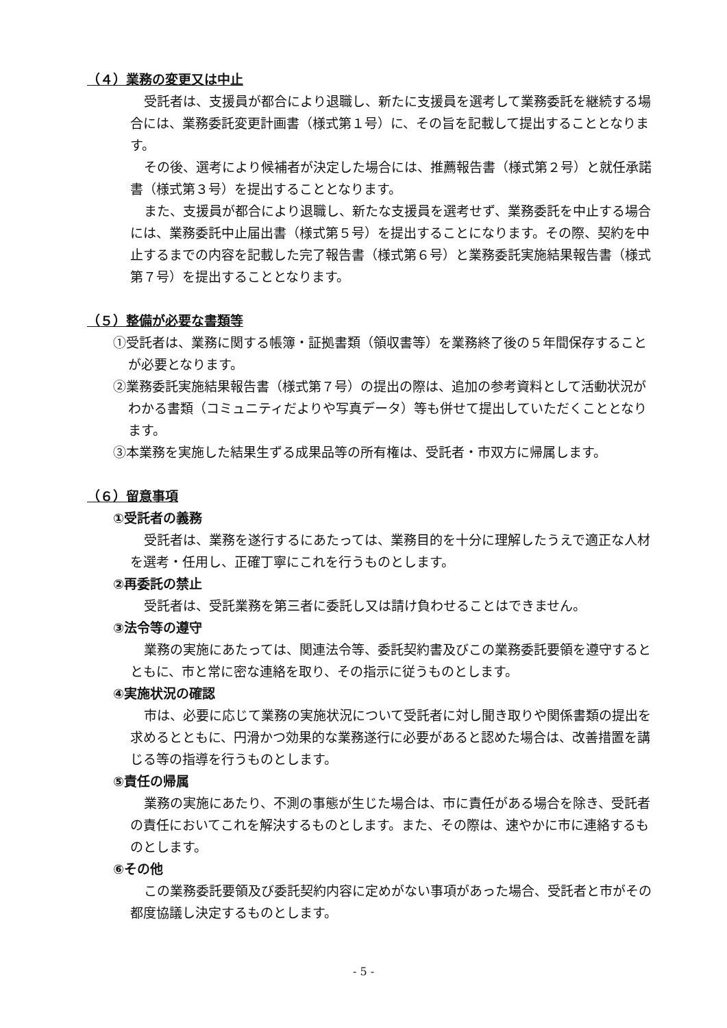（４）業務の変更又は中止
受託者は、支援員が都合により退職し、新たに支援員を選考して業務委託を継続する場合には、業務委託変更計画書（様式第１号）に、その旨を記載して提出することとなります。
その後、選考により候補者が決定した場合には、推薦報告書（様式第２号）と就任承諾書（様式第３号）を提出することとなります。
また、支援員が都合により退職し、新たな支援員を選考せず、業務委託を中止する場合には、業務委託中止届出書（様式第５号）を提出することになります。その際、契約を中止するまでの内容を記載した完了報告書（様式第６号）と業務委託実施結果報告書（様式第７号）を提出することとなります。
（５）整備が必要な書類等
①受託者は、業務に関する帳簿・証拠書類（領収書等）を業務終了後の５年間保存することが必要となります。
②業務委託実施結果報告書（様式第７号）の提出の際は、追加の参考資料として活動状況がわかる書類（コミュニティだよりや写真データ）等も併せて提出していただくこととなります。
③本業務を実施した結果生ずる成果品等の所有権は、受託者・市双方に帰属します。
（６）留意事項
①受託者の義務
受託者は、業務を遂行するにあたっては、業務目的を十分に理解したうえで適正な人材を選考・任用し、正確丁寧にこれを行うものとします。
②再委託の禁止
受託者は、受託業務を第三者に委託し又は請け負わせることはできません。
③法令等の遵守
業務の実施にあたっては、関連法令等、委託契約書及びこの業務委託要領を遵守するとともに、市と常に密な連絡を取り、その指示に従うものとします。
④実施状況の確認
市は、必要に応じて業務の実施状況について受託者に対し聞き取りや関係書類の提出を求めるとともに、円滑かつ効果的な業務遂行に必要があると認めた場合は、改善措置を講じる等の指導を行うものとします。
⑤責任の帰属
業務の実施にあたり、不測の事態が生じた場合は、市に責任がある場合を除き、受託者の責任においてこれを解決するものとします。また、その際は、速やかに市に連絡するものとします。
⑥その他
この業務委託要領及び委託契約内容に定めがない事項があった場合、受託者と市がその都度協議し決定するものとします。
- 5 -